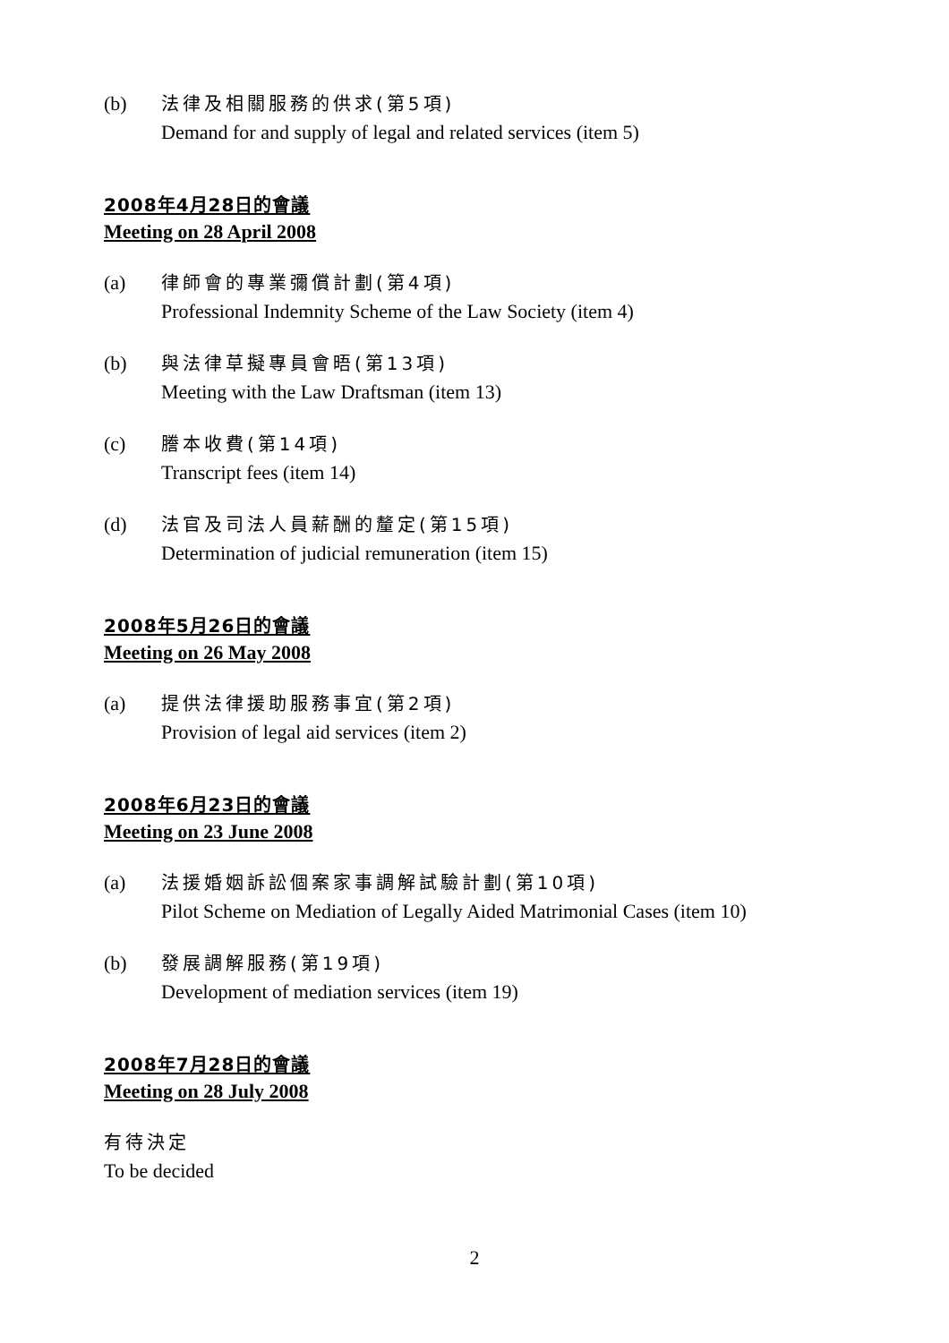(b) 法律及相關服務的供求(第5項)
Demand for and supply of legal and related services (item 5)
2008年4月28日的會議
Meeting on 28 April 2008
(a) 律師會的專業彌償計劃(第4項)
Professional Indemnity Scheme of the Law Society (item 4)
(b) 與法律草擬專員會晤(第13項)
Meeting with the Law Draftsman (item 13)
(c) 謄本收費(第14項)
Transcript fees (item 14)
(d) 法官及司法人員薪酬的釐定(第15項)
Determination of judicial remuneration (item 15)
2008年5月26日的會議
Meeting on 26 May 2008
(a) 提供法律援助服務事宜(第2項)
Provision of legal aid services (item 2)
2008年6月23日的會議
Meeting on 23 June 2008
(a) 法援婚姻訴訟個案家事調解試驗計劃(第10項)
Pilot Scheme on Mediation of Legally Aided Matrimonial Cases (item 10)
(b) 發展調解服務(第19項)
Development of mediation services (item 19)
2008年7月28日的會議
Meeting on 28 July 2008
有待決定
To be decided
2